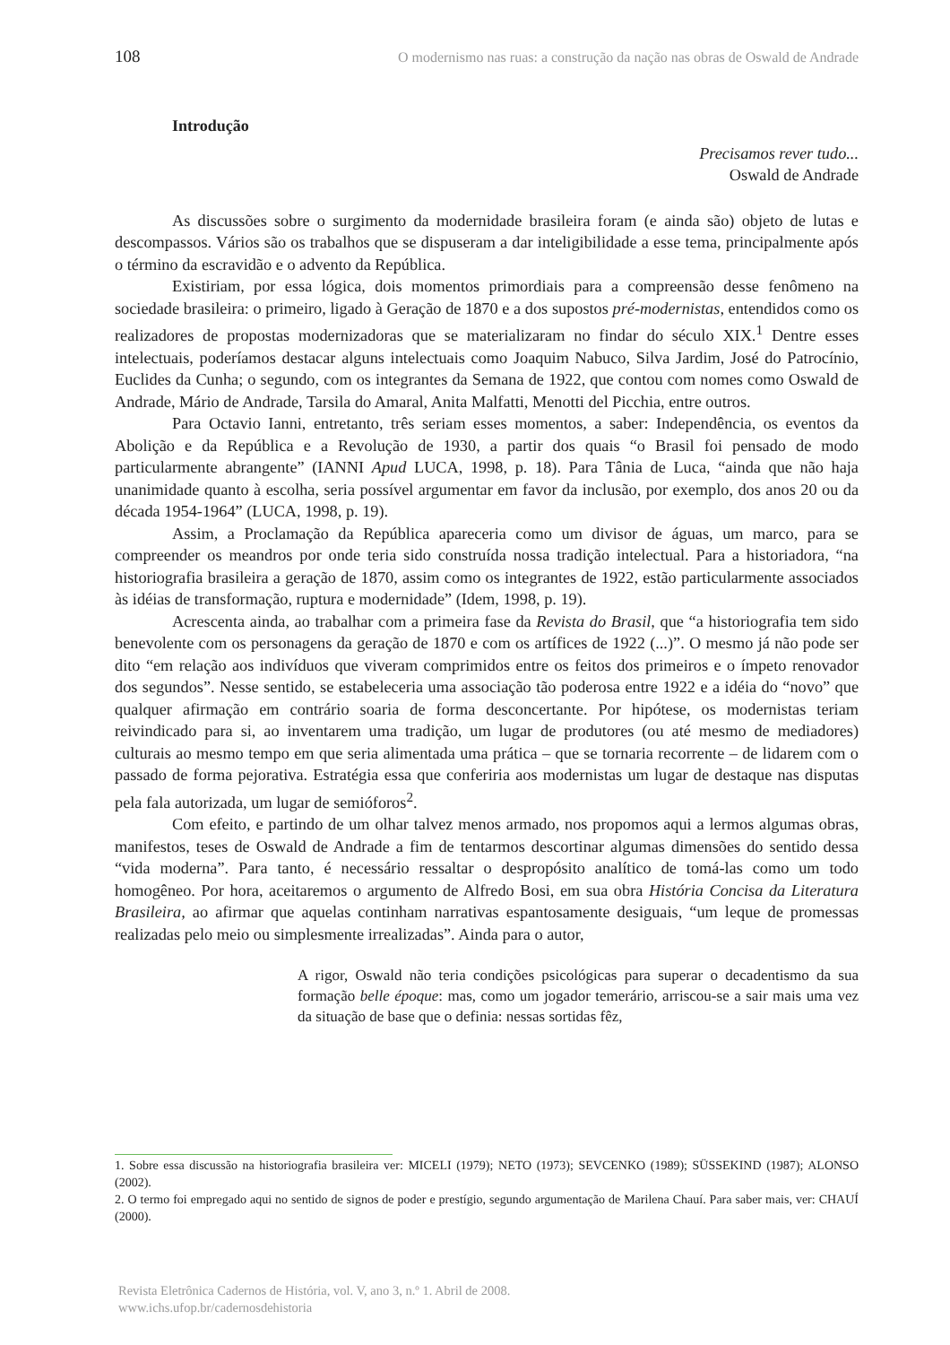108 O modernismo nas ruas: a construção da nação nas obras de Oswald de Andrade
Introdução
Precisamos rever tudo...
Oswald de Andrade
As discussões sobre o surgimento da modernidade brasileira foram (e ainda são) objeto de lutas e descompassos. Vários são os trabalhos que se dispuseram a dar inteligibilidade a esse tema, principalmente após o término da escravidão e o advento da República.
Existiriam, por essa lógica, dois momentos primordiais para a compreensão desse fenômeno na sociedade brasileira: o primeiro, ligado à Geração de 1870 e a dos supostos pré-modernistas, entendidos como os realizadores de propostas modernizadoras que se materializaram no findar do século XIX.<sup>1</sup> Dentre esses intelectuais, poderíamos destacar alguns intelectuais como Joaquim Nabuco, Silva Jardim, José do Patrocínio, Euclides da Cunha; o segundo, com os integrantes da Semana de 1922, que contou com nomes como Oswald de Andrade, Mário de Andrade, Tarsila do Amaral, Anita Malfatti, Menotti del Picchia, entre outros.
Para Octavio Ianni, entretanto, três seriam esses momentos, a saber: Independência, os eventos da Abolição e da República e a Revolução de 1930, a partir dos quais “o Brasil foi pensado de modo particularmente abrangente” (IANNI Apud LUCA, 1998, p. 18). Para Tânia de Luca, “ainda que não haja unanimidade quanto à escolha, seria possível argumentar em favor da inclusão, por exemplo, dos anos 20 ou da década 1954-1964” (LUCA, 1998, p. 19).
Assim, a Proclamação da República apareceria como um divisor de águas, um marco, para se compreender os meandros por onde teria sido construída nossa tradição intelectual. Para a historiadora, “na historiografia brasileira a geração de 1870, assim como os integrantes de 1922, estão particularmente associados às idéias de transformação, ruptura e modernidade” (Idem, 1998, p. 19).
Acrescenta ainda, ao trabalhar com a primeira fase da Revista do Brasil, que “a historiografia tem sido benevolente com os personagens da geração de 1870 e com os artífices de 1922 (...)”. O mesmo já não pode ser dito “em relação aos indivíduos que viveram comprimidos entre os feitos dos primeiros e o ímpeto renovador dos segundos”. Nesse sentido, se estabeleceria uma associação tão poderosa entre 1922 e a idéia do “novo” que qualquer afirmação em contrário soaria de forma desconcertante. Por hipótese, os modernistas teriam reivindicado para si, ao inventarem uma tradição, um lugar de produtores (ou até mesmo de mediadores) culturais ao mesmo tempo em que seria alimentada uma prática – que se tornaria recorrente – de lidarem com o passado de forma pejorativa. Estratégia essa que conferiria aos modernistas um lugar de destaque nas disputas pela fala autorizada, um lugar de semióforos<sup>2</sup>.
Com efeito, e partindo de um olhar talvez menos armado, nos propomos aqui a lermos algumas obras, manifestos, teses de Oswald de Andrade a fim de tentarmos descortinar algumas dimensões do sentido dessa “vida moderna”. Para tanto, é necessário ressaltar o despropósito analítico de tomá-las como um todo homogêneo. Por hora, aceitaremos o argumento de Alfredo Bosi, em sua obra História Concisa da Literatura Brasileira, ao afirmar que aquelas continham narrativas espantosamente desiguais, “um leque de promessas realizadas pelo meio ou simplesmente irrealizadas”. Ainda para o autor,
A rigor, Oswald não teria condições psicológicas para superar o decadentismo da sua formação belle époque: mas, como um jogador temerário, arriscou-se a sair mais uma vez da situação de base que o definia: nessas sortidas fêz,
1. Sobre essa discussão na historiografia brasileira ver: MICELI (1979); NETO (1973); SEVCENKO (1989); SÜSSEKIND (1987); ALONSO (2002).
2. O termo foi empregado aqui no sentido de signos de poder e prestígio, segundo argumentação de Marilena Chauí. Para saber mais, ver: CHAUÍ (2000).
Revista Eletrônica Cadernos de História, vol. V, ano 3, n.º 1. Abril de 2008.
www.ichs.ufop.br/cadernosdehistoria